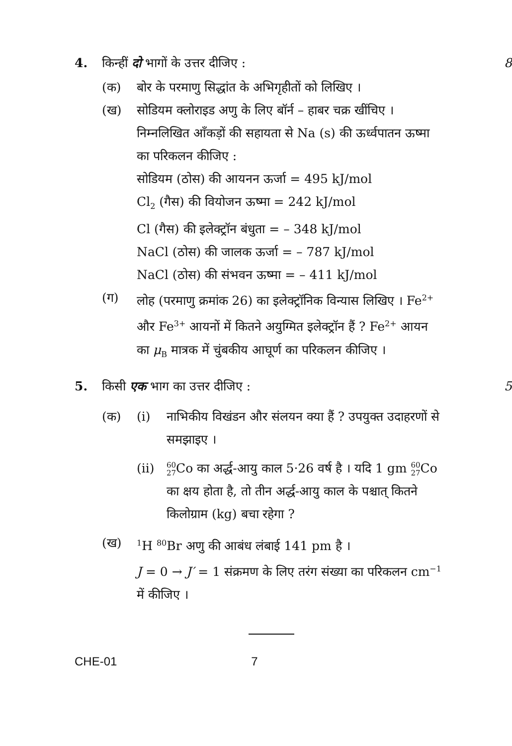4.
किन्हीं दो भागों के उत्तर दीजिए :
8
(क) बोर के परमाणु सिद्धांत के अभिगृहीतों को लिखिए ।
(ख) सोडियम क्लोराइड अणु के लिए बॉर्न – हाबर चक्र खींचिए । निम्नलिखित आँकड़ों की सहायता से Na (s) की ऊर्ध्वपातन ऊष्मा का परिकलन कीजिए :
सोडियम (ठोस) की आयनन ऊर्जा = 495 kJ/mol
Cl<sub>2</sub> (गैस) की वियोजन ऊष्मा = 242 kJ/mol
Cl (गैस) की इलेक्ट्रॉन बंधुता = – 348 kJ/mol
NaCl (ठोस) की जालक ऊर्जा = – 787 kJ/mol
NaCl (ठोस) की संभवन ऊष्मा = – 411 kJ/mol
(ग) लोह (परमाणु क्रमांक 26) का इलेक्ट्रॉनिक विन्यास लिखिए । Fe<sup>2+</sup> और Fe<sup>3+</sup> आयनों में कितने अयुग्मित इलेक्ट्रॉन हैं ? Fe<sup>2+</sup> आयन का μ<sub>B</sub> मात्रक में चुंबकीय आघूर्ण का परिकलन कीजिए ।
5.
किसी एक भाग का उत्तर दीजिए :
5
(क) (i) नाभिकीय विखंडन और संलयन क्या हैं ? उपयुक्त उदाहरणों से समझाइए ।
(ii)
60
27 Co का अर्द्ध-आयु काल 5·26 वर्ष है । यदि 1 gm 60
27 Co का क्षय होता है, तो तीन अर्द्ध-आयु काल के पश्चात् कितने किलोग्राम (kg) बचा रहेगा ?
(ख)
<sup>1</sup>H <sup>80</sup>Br अणु की आबंध लंबाई 141 pm है ।
J = 0 → J′ = 1 संक्रमण के लिए तरंग संख्या का परिकलन cm<sup>−1</sup> में कीजिए ।
CHE-01 7